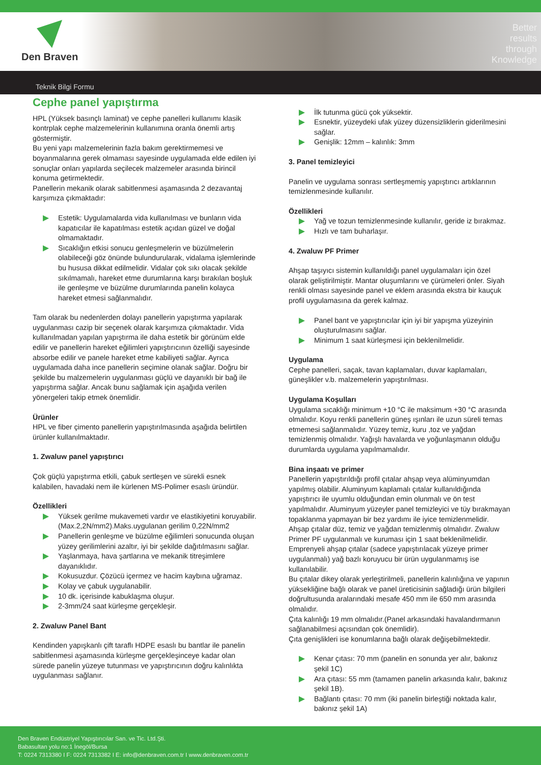Den Braven
Better
results
through
Knowledge
Teknik Bilgi Formu
Cephe panel yapıştırma
HPL (Yüksek basınçlı laminat) ve cephe panelleri kullanımı klasik kontrplak cephe malzemelerinin kullanımına oranla önemli artış göstermiştir.
Bu yeni yapı malzemelerinin fazla bakım gerektirmemesi ve boyanmalarına gerek olmaması sayesinde uygulamada elde edilen iyi sonuçlar onları yapılarda seçilecek malzemeler arasında birincil konuma getirmektedir.
Panellerin mekanik olarak sabitlenmesi aşamasında 2 dezavantaj karşımıza çıkmaktadır:
Estetik: Uygulamalarda vida kullanılması ve bunların vida kapatıcılar ile kapatılması estetik açıdan güzel ve doğal olmamaktadır.
Sıcaklığın etkisi sonucu genleşmelerin ve büzülmelerin olabileceği göz önünde bulundurularak, vidalama işlemlerinde bu hususa dikkat edilmelidir. Vidalar çok sıkı olacak şekilde sıkılmamalı, hareket etme durumlarına karşı bırakılan boşluk ile genleşme ve büzülme durumlarında panelin kolayca hareket etmesi sağlanmalıdır.
Tam olarak bu nedenlerden dolayı panellerin yapıştırma yapılarak uygulanması cazip bir seçenek olarak karşımıza çıkmaktadır. Vida kullanılmadan yapılan yapıştırma ile daha estetik bir görünüm elde edilir ve panellerin hareket eğilimleri yapıştırıcının özelliği sayesinde absorbe edilir ve panele hareket etme kabiliyeti sağlar. Ayrıca uygulamada daha ince panellerin seçimine olanak sağlar. Doğru bir şekilde bu malzemelerin uygulanması güçlü ve dayanıklı bir bağ ile yapıştırma sağlar. Ancak bunu sağlamak için aşağıda verilen yönergeleri takip etmek önemlidir.
Ürünler
HPL ve fiber çimento panellerin yapıştırılmasında aşağıda belirtilen ürünler kullanılmaktadır.
1. Zwaluw panel yapıştırıcı
Çok güçlü yapıştırma etkili, çabuk sertleşen ve sürekli esnek kalabilen, havadaki nem ile kürlenen MS-Polimer esaslı üründür.
Özellikleri
Yüksek gerilme mukavemeti vardır ve elastikiyetini koruyabilir. (Max.2,2N/mm2).Maks.uygulanan gerilim 0,22N/mm2
Panellerin genleşme ve büzülme eğilimleri sonucunda oluşan yüzey gerilimlerini azaltır, iyi bir şekilde dağıtılmasını sağlar.
Yaşlanmaya, hava şartlarına ve mekanik titreşimlere dayanıklıdır.
Kokusuzdur. Çözücü içermez ve hacim kaybına uğramaz.
Kolay ve çabuk uygulanabilir.
10 dk. içerisinde kabuklaşma oluşur.
2-3mm/24 saat kürleşme gerçekleşir.
2. Zwaluw Panel Bant
Kendinden yapışkanlı çift taraflı HDPE esaslı bu bantlar ile panelin sabitlenmesi aşamasında kürleşme gerçekleşinceye kadar olan sürede panelin yüzeye tutunması ve yapıştırıcının doğru kalınlıkta uygulanması sağlanır.
İlk tutunma gücü çok yüksektir.
Esnektir, yüzeydeki ufak yüzey düzensizliklerin giderilmesini sağlar.
Genişlik: 12mm – kalınlık: 3mm
3. Panel temizleyici
Panelin ve uygulama sonrası sertleşmemiş yapıştırıcı artıklarının temizlenmesinde kullanılır.
Özellikleri
Yağ ve tozun temizlenmesinde kullanılır, geride iz bırakmaz.
Hızlı ve tam buharlaşır.
4. Zwaluw PF Primer
Ahşap taşıyıcı sistemin kullanıldığı panel uygulamaları için özel olarak geliştirilmiştir. Mantar oluşumlarını ve çürümeleri önler. Siyah renkli olması sayesinde panel ve eklem arasında ekstra bir kauçuk profil uygulamasına da gerek kalmaz.
Panel bant ve yapıştırıcılar için iyi bir yapışma yüzeyinin oluşturulmasını sağlar.
Minimum 1 saat kürleşmesi için beklenilmelidir.
Uygulama
Cephe panelleri, saçak, tavan kaplamaları, duvar kaplamaları, güneşlikler v.b. malzemelerin yapıştırılması.
Uygulama Koşulları
Uygulama sıcaklığı minimum +10 °C ile maksimum +30 °C arasında olmalıdır. Koyu renkli panellerin güneş ışınları ile uzun süreli temas etmemesi sağlanmalıdır. Yüzey temiz, kuru ,toz ve yağdan temizlenmiş olmalıdır. Yağışlı havalarda ve yoğunlaşmanın olduğu durumlarda uygulama yapılmamalıdır.
Bina inşaatı ve primer
Panellerin yapıştırıldığı profil çıtalar ahşap veya alüminyumdan yapılmış olabilir. Aluminyum kaplamalı çıtalar kullanıldığında yapıştırıcı ile uyumlu olduğundan emin olunmalı ve ön test yapılmalıdır. Aluminyum yüzeyler panel temizleyici ve tüy bırakmayan topaklanma yapmayan bir bez yardımı ile iyice temizlenmelidir.
Ahşap çıtalar düz, temiz ve yağdan temizlenmiş olmalıdır. Zwaluw Primer PF uygulanmalı ve kuruması için 1 saat beklenilmelidir. Emprenyeli ahşap çıtalar (sadece yapıştırılacak yüzeye primer uygulanmalı) yağ bazlı koruyucu bir ürün uygulanmamış ise kullanılabilir.
Bu çıtalar dikey olarak yerleştirilmeli, panellerin kalınlığına ve yapının yüksekliğine bağlı olarak ve panel üreticisinin sağladığı ürün bilgileri doğrultusunda aralarındaki mesafe 450 mm ile 650 mm arasında olmalıdır.
Çıta kalınlığı 19 mm olmalıdır.(Panel arkasındaki havalandırmanın sağlanabilmesi açısından çok önemlidir).
Çıta genişlikleri ise konumlarına bağlı olarak değişebilmektedir.
Kenar çıtası: 70 mm (panelin en sonunda yer alır, bakınız şekil 1C)
Ara çıtası: 55 mm (tamamen panelin arkasında kalır, bakınız şekil 1B).
Bağlantı çıtası: 70 mm (iki panelin birleştiği noktada kalır, bakınız şekil 1A)
Den Braven Endüstriyel Yapıştırıcılar San. ve Tic. Ltd.Şti.
Babasultan yolu no:1 İnegöl/Bursa
T: 0224 7313380 I F: 0224 7313382 I E: info@denbraven.com.tr I www.denbraven.com.tr